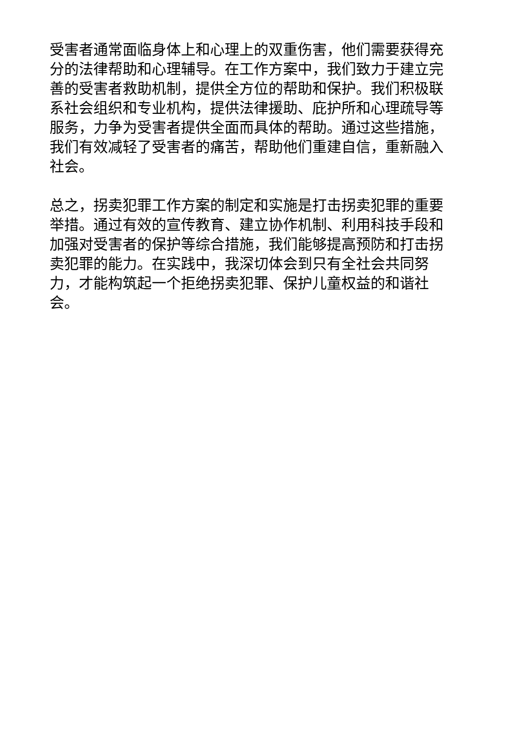受害者通常面临身体上和心理上的双重伤害，他们需要获得充分的法律帮助和心理辅导。在工作方案中，我们致力于建立完善的受害者救助机制，提供全方位的帮助和保护。我们积极联系社会组织和专业机构，提供法律援助、庇护所和心理疏导等服务，力争为受害者提供全面而具体的帮助。通过这些措施，我们有效减轻了受害者的痛苦，帮助他们重建自信，重新融入社会。
总之，拐卖犯罪工作方案的制定和实施是打击拐卖犯罪的重要举措。通过有效的宣传教育、建立协作机制、利用科技手段和加强对受害者的保护等综合措施，我们能够提高预防和打击拐卖犯罪的能力。在实践中，我深切体会到只有全社会共同努力，才能构筑起一个拒绝拐卖犯罪、保护儿童权益的和谐社会。